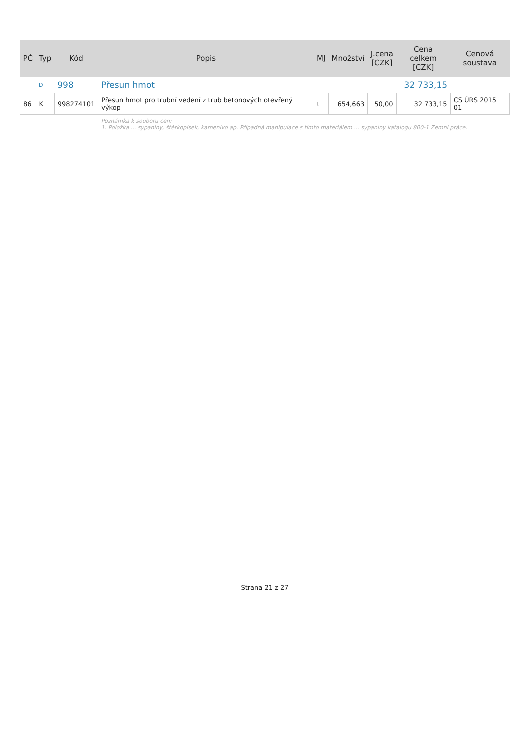| PČ | Typ | Kód | Popis | MJ | Množství | J.cena [CZK] | Cena celkem [CZK] | Cenová soustava |
| --- | --- | --- | --- | --- | --- | --- | --- | --- |
| | D | 998 | Přesun hmot | | | | 32 733,15 | |
| 86 | K | 998274101 | Přesun hmot pro trubní vedení z trub betonových otevřený výkop | t | 654,663 | 50,00 | 32 733,15 | CS ÚRS 2015 01 |
| | | | Poznámka k souboru cen: 1. Položka ... sypaniny, štěrkopísek, kamenivo ap. Případná manipulace s tímto materiálem ... sypaniny katalogu 800-1 Zemní práce. | | | | | |
Strana 21 z 27